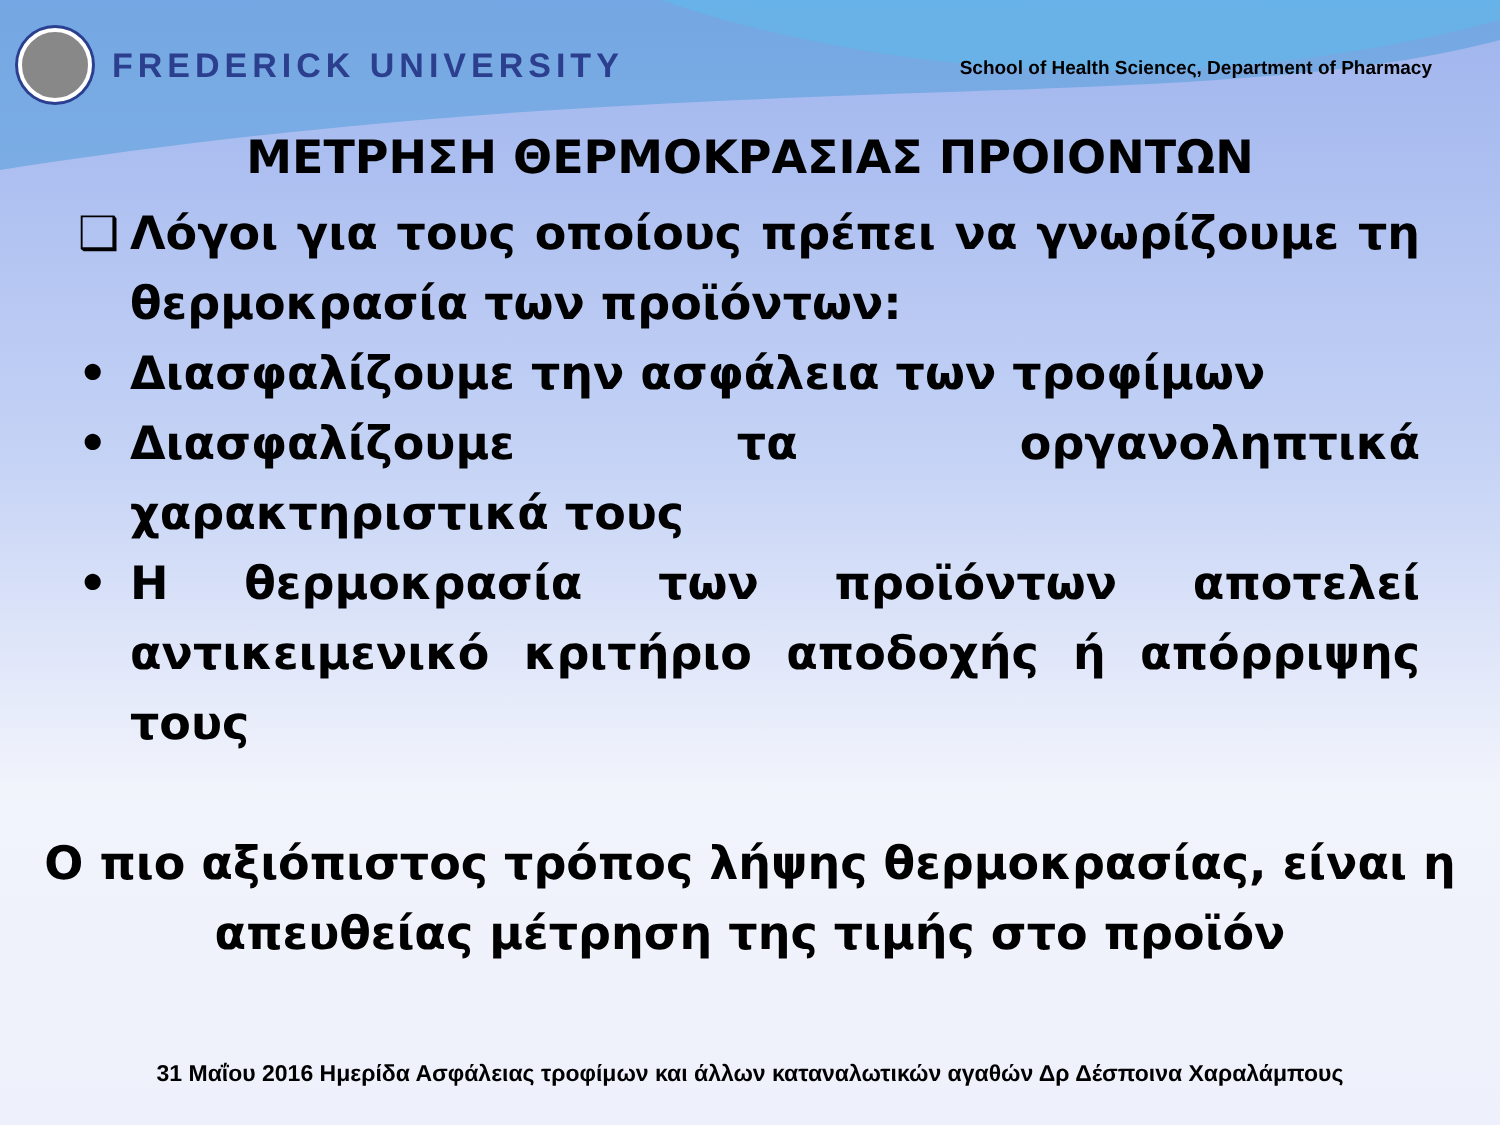FREDERICK UNIVERSITY
School of Health Scienceς, Department of Pharmacy
ΜΕΤΡΗΣΗ ΘΕΡΜΟΚΡΑΣΙΑΣ ΠΡΟΙΟΝΤΩΝ
❑ Λόγοι για τους οποίους πρέπει να γνωρίζουμε τη θερμοκρασία των προϊόντων:
• Διασφαλίζουμε την ασφάλεια των τροφίμων
• Διασφαλίζουμε τα οργανοληπτικά χαρακτηριστικά τους
• Η θερμοκρασία των προϊόντων αποτελεί αντικειμενικό κριτήριο αποδοχής ή απόρριψης τους
Ο πιο αξιόπιστος τρόπος λήψης θερμοκρασίας, είναι η
απευθείας μέτρηση της τιμής στο προϊόν
31 Μαΐου 2016 Ημερίδα Ασφάλειας τροφίμων και άλλων καταναλωτικών αγαθών Δρ Δέσποινα Χαραλάμπους